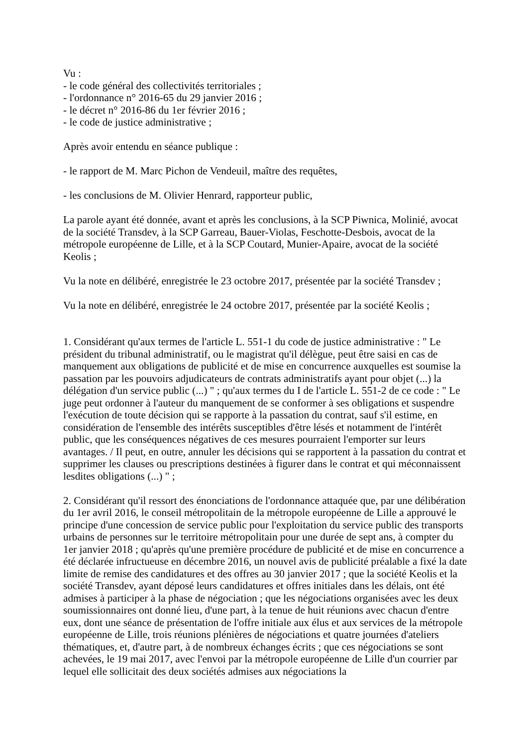Vu :
- le code général des collectivités territoriales ;
- l'ordonnance n° 2016-65 du 29 janvier 2016 ;
- le décret n° 2016-86 du 1er février 2016 ;
- le code de justice administrative ;
Après avoir entendu en séance publique :
- le rapport de M. Marc Pichon de Vendeuil, maître des requêtes,
- les conclusions de M. Olivier Henrard, rapporteur public,
La parole ayant été donnée, avant et après les conclusions, à la SCP Piwnica, Molinié, avocat de la société Transdev, à la SCP Garreau, Bauer-Violas, Feschotte-Desbois, avocat de la métropole européenne de Lille, et à la SCP Coutard, Munier-Apaire, avocat de la société Keolis ;
Vu la note en délibéré, enregistrée le 23 octobre 2017, présentée par la société Transdev ;
Vu la note en délibéré, enregistrée le 24 octobre 2017, présentée par la société Keolis ;
1. Considérant qu'aux termes de l'article L. 551-1 du code de justice administrative : " Le président du tribunal administratif, ou le magistrat qu'il délègue, peut être saisi en cas de manquement aux obligations de publicité et de mise en concurrence auxquelles est soumise la passation par les pouvoirs adjudicateurs de contrats administratifs ayant pour objet (...) la délégation d'un service public (...) " ; qu'aux termes du I de l'article L. 551-2 de ce code : " Le juge peut ordonner à l'auteur du manquement de se conformer à ses obligations et suspendre l'exécution de toute décision qui se rapporte à la passation du contrat, sauf s'il estime, en considération de l'ensemble des intérêts susceptibles d'être lésés et notamment de l'intérêt public, que les conséquences négatives de ces mesures pourraient l'emporter sur leurs avantages. / Il peut, en outre, annuler les décisions qui se rapportent à la passation du contrat et supprimer les clauses ou prescriptions destinées à figurer dans le contrat et qui méconnaissent lesdites obligations (...) " ;
2. Considérant qu'il ressort des énonciations de l'ordonnance attaquée que, par une délibération du 1er avril 2016, le conseil métropolitain de la métropole européenne de Lille a approuvé le principe d'une concession de service public pour l'exploitation du service public des transports urbains de personnes sur le territoire métropolitain pour une durée de sept ans, à compter du 1er janvier 2018 ; qu'après qu'une première procédure de publicité et de mise en concurrence a été déclarée infructueuse en décembre 2016, un nouvel avis de publicité préalable a fixé la date limite de remise des candidatures et des offres au 30 janvier 2017 ; que la société Keolis et la société Transdev, ayant déposé leurs candidatures et offres initiales dans les délais, ont été admises à participer à la phase de négociation ; que les négociations organisées avec les deux soumissionnaires ont donné lieu, d'une part, à la tenue de huit réunions avec chacun d'entre eux, dont une séance de présentation de l'offre initiale aux élus et aux services de la métropole européenne de Lille, trois réunions plénières de négociations et quatre journées d'ateliers thématiques, et, d'autre part, à de nombreux échanges écrits ; que ces négociations se sont achevées, le 19 mai 2017, avec l'envoi par la métropole européenne de Lille d'un courrier par lequel elle sollicitait des deux sociétés admises aux négociations la